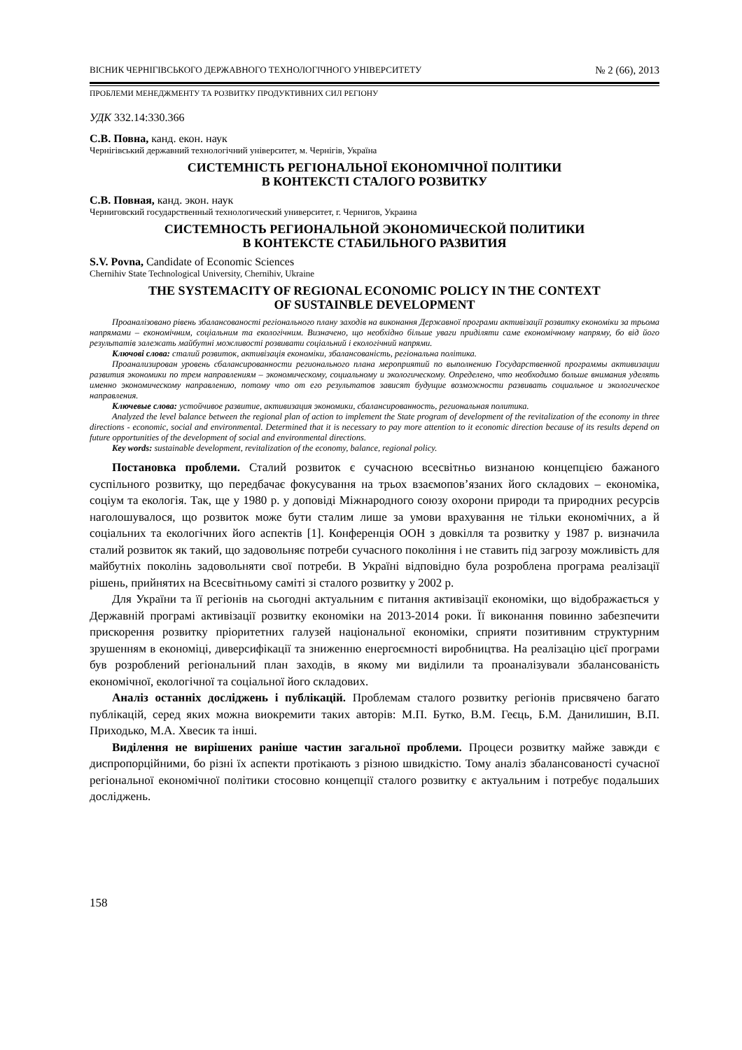ВІСНИК ЧЕРНІГІВСЬКОГО ДЕРЖАВНОГО ТЕХНОЛОГІЧНОГО УНІВЕРСИТЕТУ № 2 (66), 2013
ПРОБЛЕМИ МЕНЕДЖМЕНТУ ТА РОЗВИТКУ ПРОДУКТИВНИХ СИЛ РЕГІОНУ
УДК 332.14:330.366
С.В. Повна, канд. екон. наук
Чернігівський державний технологічний університет, м. Чернігів, Україна
СИСТЕМНІСТЬ РЕГІОНАЛЬНОЇ ЕКОНОМІЧНОЇ ПОЛІТИКИ
В КОНТЕКСТІ СТАЛОГО РОЗВИТКУ
С.В. Повная, канд. экон. наук
Черниговский государственный технологический университет, г. Чернигов, Украина
СИСТЕМНОСТЬ РЕГИОНАЛЬНОЙ ЭКОНОМИЧЕСКОЙ ПОЛИТИКИ
В КОНТЕКСТЕ СТАБИЛЬНОГО РАЗВИТИЯ
S.V. Povna, Candidate of Economic Sciences
Chernihiv State Technological University, Chernihiv, Ukraine
THE SYSTEMACITY OF REGIONAL ECONOMIC POLICY IN THE CONTEXT
OF SUSTAINBLE DEVELOPMENT
Проаналізовано рівень збалансованості регіонального плану заходів на виконання Державної програми активізації розвитку економіки за трьома напрямами – економічним, соціальним та екологічним. Визначено, що необхідно більше уваги приділяти саме економічному напряму, бо від його результатів залежать майбутні можливості розвивати соціальний і екологічний напрями.
Ключові слова: сталий розвиток, активізація економіки, збалансованість, регіональна політика.
Проанализирован уровень сбалансированности регионального плана мероприятий по выполнению Государственной программы активизации развития экономики по трем направлениям – экономическому, социальному и экологическому. Определено, что необходимо больше внимания уделять именно экономическому направлению, потому что от его результатов зависят будущие возможности развивать социальное и экологическое направления.
Ключевые слова: устойчивое развитие, активизация экономики, сбалансированность, региональная политика.
Analyzed the level balance between the regional plan of action to implement the State program of development of the revitalization of the economy in three directions - economic, social and environmental. Determined that it is necessary to pay more attention to it economic direction because of its results depend on future opportunities of the development of social and environmental directions.
Key words: sustainable development, revitalization of the economy, balance, regional policy.
Постановка проблеми. Сталий розвиток є сучасною всесвітньо визнаною концепцією бажаного суспільного розвитку, що передбачає фокусування на трьох взаємопов’язаних його складових – економіка, соціум та екологія. Так, ще у 1980 р. у доповіді Міжнародного союзу охорони природи та природних ресурсів наголошувалося, що розвиток може бути сталим лише за умови врахування не тільки економічних, а й соціальних та екологічних його аспектів [1]. Конференція ООН з довкілля та розвитку у 1987 р. визначила сталий розвиток як такий, що задовольняє потреби сучасного покоління і не ставить під загрозу можливість для майбутніх поколінь задовольняти свої потреби. В Україні відповідно була розроблена програма реалізації рішень, прийнятих на Всесвітньому саміті зі сталого розвитку у 2002 р.
Для України та її регіонів на сьогодні актуальним є питання активізації економіки, що відображається у Державній програмі активізації розвитку економіки на 2013-2014 роки. Її виконання повинно забезпечити прискорення розвитку пріоритетних галузей національної економіки, сприяти позитивним структурним зрушенням в економіці, диверсифікації та зниженню енергоємності виробництва. На реалізацію цієї програми був розроблений регіональний план заходів, в якому ми виділили та проаналізували збалансованість економічної, екологічної та соціальної його складових.
Аналіз останніх досліджень і публікацій. Проблемам сталого розвитку регіонів присвячено багато публікацій, серед яких можна виокремити таких авторів: М.П. Бутко, В.М. Геєць, Б.М. Данилишин, В.П. Приходько, М.А. Хвесик та інші.
Виділення не вирішених раніше частин загальної проблеми. Процеси розвитку майже завжди є диспропорційними, бо різні їх аспекти протікають з різною швидкістю. Тому аналіз збалансованості сучасної регіональної економічної політики стосовно концепції сталого розвитку є актуальним і потребує подальших досліджень.
158